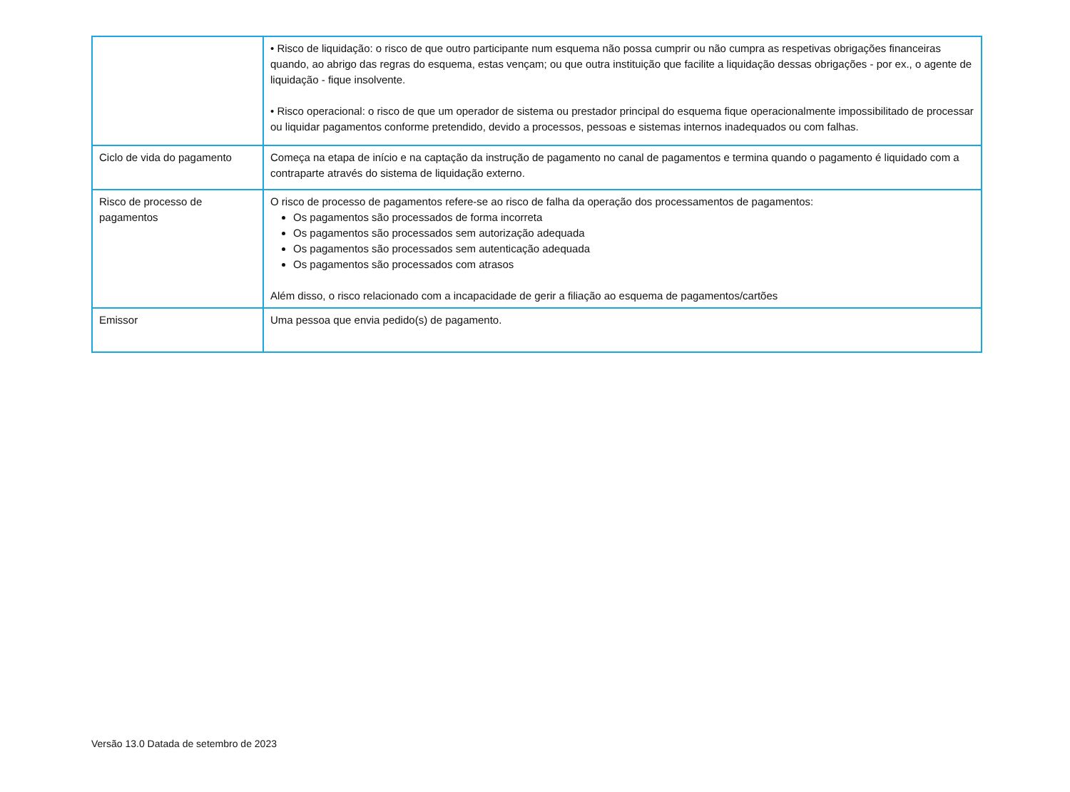| | • Risco de liquidação: o risco de que outro participante num esquema não possa cumprir ou não cumpra as respetivas obrigações financeiras quando, ao abrigo das regras do esquema, estas vençam; ou que outra instituição que facilite a liquidação dessas obrigações - por ex., o agente de liquidação - fique insolvente. • Risco operacional: o risco de que um operador de sistema ou prestador principal do esquema fique operacionalmente impossibilitado de processar ou liquidar pagamentos conforme pretendido, devido a processos, pessoas e sistemas internos inadequados ou com falhas. |
| Ciclo de vida do pagamento | Começa na etapa de início e na captação da instrução de pagamento no canal de pagamentos e termina quando o pagamento é liquidado com a contraparte através do sistema de liquidação externo. |
| Risco de processo de pagamentos | O risco de processo de pagamentos refere-se ao risco de falha da operação dos processamentos de pagamentos: Os pagamentos são processados de forma incorreta Os pagamentos são processados sem autorização adequada Os pagamentos são processados sem autenticação adequada Os pagamentos são processados com atrasos Além disso, o risco relacionado com a incapacidade de gerir a filiação ao esquema de pagamentos/cartões |
| Emissor | Uma pessoa que envia pedido(s) de pagamento. |
Versão 13.0 Datada de setembro de 2023